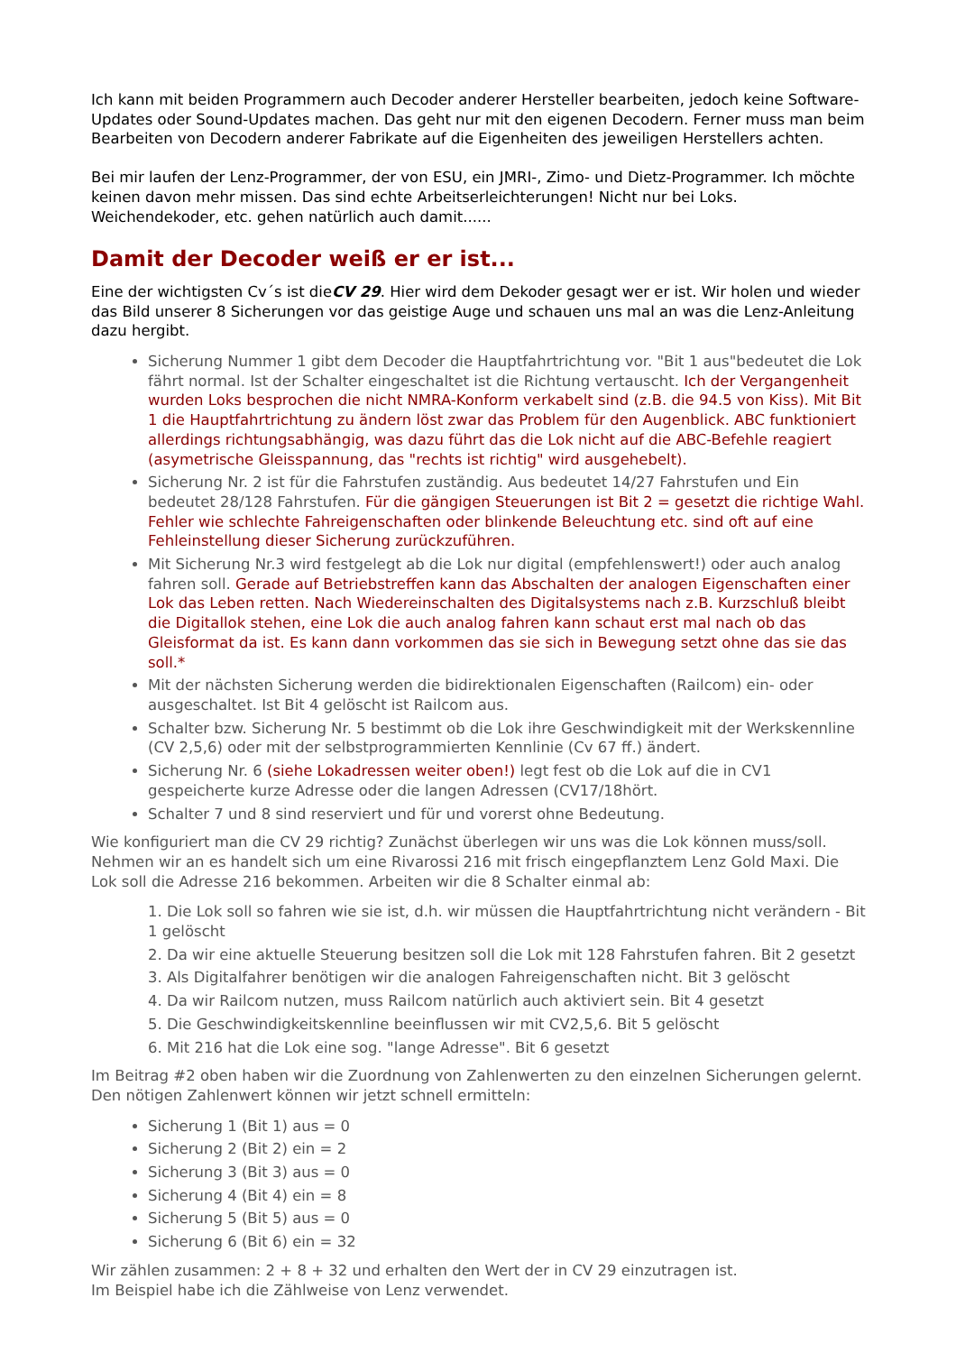Ich kann mit beiden Programmern auch Decoder anderer Hersteller bearbeiten, jedoch keine Software-Updates oder Sound-Updates machen. Das geht nur mit den eigenen Decodern. Ferner muss man beim Bearbeiten von Decodern anderer Fabrikate auf die Eigenheiten des jeweiligen Herstellers achten.
Bei mir laufen der Lenz-Programmer, der von ESU, ein JMRI-, Zimo- und Dietz-Programmer. Ich möchte keinen davon mehr missen. Das sind echte Arbeitserleichterungen! Nicht nur bei Loks. Weichendekoder, etc. gehen natürlich auch damit......
Damit der Decoder weiß er er ist...
Eine der wichtigsten Cv´s ist dieCV 29. Hier wird dem Dekoder gesagt wer er ist. Wir holen und wieder das Bild unserer 8 Sicherungen vor das geistige Auge und schauen uns mal an was die Lenz-Anleitung dazu hergibt.
Sicherung Nummer 1 gibt dem Decoder die Hauptfahrtrichtung vor. "Bit 1 aus"bedeutet die Lok fährt normal. Ist der Schalter eingeschaltet ist die Richtung vertauscht. Ich der Vergangenheit wurden Loks besprochen die nicht NMRA-Konform verkabelt sind (z.B. die 94.5 von Kiss). Mit Bit 1 die Hauptfahrtrichtung zu ändern löst zwar das Problem für den Augenblick. ABC funktioniert allerdings richtungsabhängig, was dazu führt das die Lok nicht auf die ABC-Befehle reagiert (asymetrische Gleisspannung, das "rechts ist richtig" wird ausgehebelt).
Sicherung Nr. 2 ist für die Fahrstufen zuständig. Aus bedeutet 14/27 Fahrstufen und Ein bedeutet 28/128 Fahrstufen. Für die gängigen Steuerungen ist Bit 2 = gesetzt die richtige Wahl. Fehler wie schlechte Fahreigenschaften oder blinkende Beleuchtung etc. sind oft auf eine Fehleinstellung dieser Sicherung zurückzuführen.
Mit Sicherung Nr.3 wird festgelegt ab die Lok nur digital (empfehlenswert!) oder auch analog fahren soll. Gerade auf Betriebstreffen kann das Abschalten der analogen Eigenschaften einer Lok das Leben retten. Nach Wiedereinschalten des Digitalsystems nach z.B. Kurzschluß bleibt die Digitallok stehen, eine Lok die auch analog fahren kann schaut erst mal nach ob das Gleisformat da ist. Es kann dann vorkommen das sie sich in Bewegung setzt ohne das sie das soll.*
Mit der nächsten Sicherung werden die bidirektionalen Eigenschaften (Railcom) ein- oder ausgeschaltet. Ist Bit 4 gelöscht ist Railcom aus.
Schalter bzw. Sicherung Nr. 5 bestimmt ob die Lok ihre Geschwindigkeit mit der Werkskennline (CV 2,5,6) oder mit der selbstprogrammierten Kennlinie (Cv 67 ff.) ändert.
Sicherung Nr. 6 (siehe Lokadressen weiter oben!) legt fest ob die Lok auf die in CV1 gespeicherte kurze Adresse oder die langen Adressen (CV17/18hört.
Schalter 7 und 8 sind reserviert und für und vorerst ohne Bedeutung.
Wie konfiguriert man die CV 29 richtig? Zunächst überlegen wir uns was die Lok können muss/soll.
Nehmen wir an es handelt sich um eine Rivarossi 216 mit frisch eingepflanztem Lenz Gold Maxi. Die Lok soll die Adresse 216 bekommen. Arbeiten wir die 8 Schalter einmal ab:
1. Die Lok soll so fahren wie sie ist, d.h. wir müssen die Hauptfahrtrichtung nicht verändern - Bit 1 gelöscht
2. Da wir eine aktuelle Steuerung besitzen soll die Lok mit 128 Fahrstufen fahren. Bit 2 gesetzt
3. Als Digitalfahrer benötigen wir die analogen Fahreigenschaften nicht. Bit 3 gelöscht
4. Da wir Railcom nutzen, muss Railcom natürlich auch aktiviert sein. Bit 4 gesetzt
5. Die Geschwindigkeitskennline beeinflussen wir mit CV2,5,6. Bit 5 gelöscht
6. Mit 216 hat die Lok eine sog. "lange Adresse". Bit 6 gesetzt
Im Beitrag #2 oben haben wir die Zuordnung von Zahlenwerten zu den einzelnen Sicherungen gelernt. Den nötigen Zahlenwert können wir jetzt schnell ermitteln:
Sicherung 1 (Bit 1) aus = 0
Sicherung 2 (Bit 2) ein = 2
Sicherung 3 (Bit 3) aus = 0
Sicherung 4 (Bit 4) ein = 8
Sicherung 5 (Bit 5) aus = 0
Sicherung 6 (Bit 6) ein = 32
Wir zählen zusammen: 2 + 8 + 32 und erhalten den Wert der in CV 29 einzutragen ist.
Im Beispiel habe ich die Zählweise von Lenz verwendet.